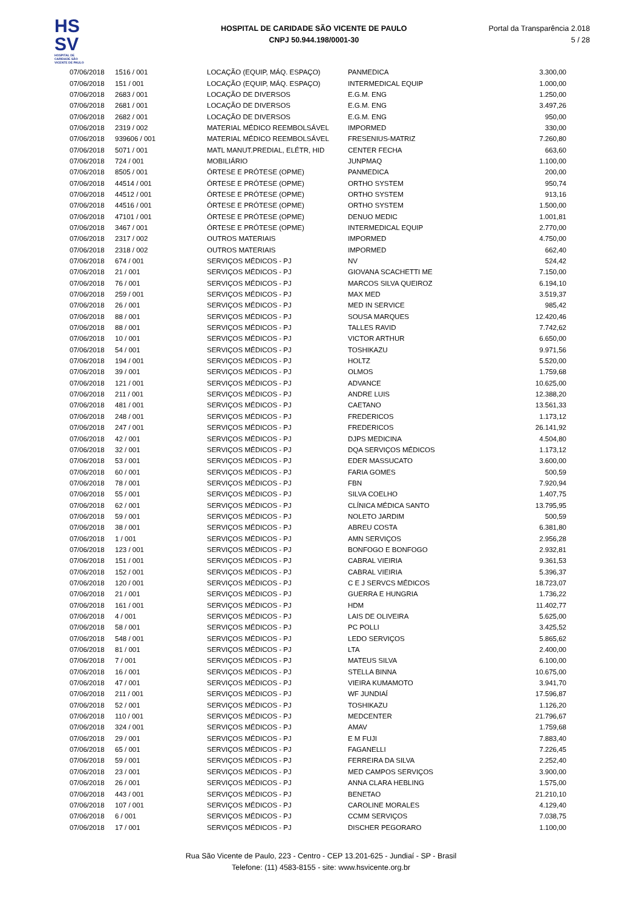HS
SV
HOSPITAL DE CARIDADE SÃO VICENTE DE PAULO
HOSPITAL DE CARIDADE SÃO VICENTE DE PAULO
CNPJ 50.944.198/0001-30
Portal da Transparência 2.018
5 / 28
| 07/06/2018 | 1516 / 001 | LOCAÇÃO (EQUIP, MÁQ. ESPAÇO) | PANMEDICA | 3.300,00 |
| 07/06/2018 | 151 / 001 | LOCAÇÃO (EQUIP, MÁQ. ESPAÇO) | INTERMEDICAL EQUIP | 1.000,00 |
| 07/06/2018 | 2683 / 001 | LOCAÇÃO DE DIVERSOS | E.G.M. ENG | 1.250,00 |
| 07/06/2018 | 2681 / 001 | LOCAÇÃO DE DIVERSOS | E.G.M. ENG | 3.497,26 |
| 07/06/2018 | 2682 / 001 | LOCAÇÃO DE DIVERSOS | E.G.M. ENG | 950,00 |
| 07/06/2018 | 2319 / 002 | MATERIAL MÉDICO REEMBOLSÁVEL | IMPORMED | 330,00 |
| 07/06/2018 | 939606 / 001 | MATERIAL MÉDICO REEMBOLSÁVEL | FRESENIUS-MATRIZ | 7.260,80 |
| 07/06/2018 | 5071 / 001 | MATL MANUT.PREDIAL, ELÉTR, HID | CENTER FECHA | 663,60 |
| 07/06/2018 | 724 / 001 | MOBILIÁRIO | JUNPMAQ | 1.100,00 |
| 07/06/2018 | 8505 / 001 | ÓRTESE E PRÓTESE (OPME) | PANMEDICA | 200,00 |
| 07/06/2018 | 44514 / 001 | ÓRTESE E PRÓTESE (OPME) | ORTHO SYSTEM | 950,74 |
| 07/06/2018 | 44512 / 001 | ÓRTESE E PRÓTESE (OPME) | ORTHO SYSTEM | 913,16 |
| 07/06/2018 | 44516 / 001 | ÓRTESE E PRÓTESE (OPME) | ORTHO SYSTEM | 1.500,00 |
| 07/06/2018 | 47101 / 001 | ÓRTESE E PRÓTESE (OPME) | DENUO MEDIC | 1.001,81 |
| 07/06/2018 | 3467 / 001 | ÓRTESE E PRÓTESE (OPME) | INTERMEDICAL EQUIP | 2.770,00 |
| 07/06/2018 | 2317 / 002 | OUTROS MATERIAIS | IMPORMED | 4.750,00 |
| 07/06/2018 | 2318 / 002 | OUTROS MATERIAIS | IMPORMED | 662,40 |
| 07/06/2018 | 674 / 001 | SERVIÇOS MÉDICOS - PJ | NV | 524,42 |
| 07/06/2018 | 21 / 001 | SERVIÇOS MÉDICOS - PJ | GIOVANA SCACHETTI ME | 7.150,00 |
| 07/06/2018 | 76 / 001 | SERVIÇOS MÉDICOS - PJ | MARCOS SILVA QUEIROZ | 6.194,10 |
| 07/06/2018 | 259 / 001 | SERVIÇOS MÉDICOS - PJ | MAX MED | 3.519,37 |
| 07/06/2018 | 26 / 001 | SERVIÇOS MÉDICOS - PJ | MED IN SERVICE | 985,42 |
| 07/06/2018 | 88 / 001 | SERVIÇOS MÉDICOS - PJ | SOUSA MARQUES | 12.420,46 |
| 07/06/2018 | 88 / 001 | SERVIÇOS MÉDICOS - PJ | TALLES RAVID | 7.742,62 |
| 07/06/2018 | 10 / 001 | SERVIÇOS MÉDICOS - PJ | VICTOR ARTHUR | 6.650,00 |
| 07/06/2018 | 54 / 001 | SERVIÇOS MÉDICOS - PJ | TOSHIKAZU | 9.971,56 |
| 07/06/2018 | 194 / 001 | SERVIÇOS MÉDICOS - PJ | HOLTZ | 5.520,00 |
| 07/06/2018 | 39 / 001 | SERVIÇOS MÉDICOS - PJ | OLMOS | 1.759,68 |
| 07/06/2018 | 121 / 001 | SERVIÇOS MÉDICOS - PJ | ADVANCE | 10.625,00 |
| 07/06/2018 | 211 / 001 | SERVIÇOS MÉDICOS - PJ | ANDRE LUIS | 12.388,20 |
| 07/06/2018 | 481 / 001 | SERVIÇOS MÉDICOS - PJ | CAETANO | 13.561,33 |
| 07/06/2018 | 248 / 001 | SERVIÇOS MÉDICOS - PJ | FREDERICOS | 1.173,12 |
| 07/06/2018 | 247 / 001 | SERVIÇOS MÉDICOS - PJ | FREDERICOS | 26.141,92 |
| 07/06/2018 | 42 / 001 | SERVIÇOS MÉDICOS - PJ | DJPS MEDICINA | 4.504,80 |
| 07/06/2018 | 32 / 001 | SERVIÇOS MÉDICOS - PJ | DQA SERVIÇOS MÉDICOS | 1.173,12 |
| 07/06/2018 | 53 / 001 | SERVIÇOS MÉDICOS - PJ | EDER MASSUCATO | 3.600,00 |
| 07/06/2018 | 60 / 001 | SERVIÇOS MÉDICOS - PJ | FARIA GOMES | 500,59 |
| 07/06/2018 | 78 / 001 | SERVIÇOS MÉDICOS - PJ | FBN | 7.920,94 |
| 07/06/2018 | 55 / 001 | SERVIÇOS MÉDICOS - PJ | SILVA COELHO | 1.407,75 |
| 07/06/2018 | 62 / 001 | SERVIÇOS MÉDICOS - PJ | CLÍNICA MÉDICA SANTO | 13.795,95 |
| 07/06/2018 | 59 / 001 | SERVIÇOS MÉDICOS - PJ | NOLETO JARDIM | 500,59 |
| 07/06/2018 | 38 / 001 | SERVIÇOS MÉDICOS - PJ | ABREU COSTA | 6.381,80 |
| 07/06/2018 | 1 / 001 | SERVIÇOS MÉDICOS - PJ | AMN SERVIÇOS | 2.956,28 |
| 07/06/2018 | 123 / 001 | SERVIÇOS MÉDICOS - PJ | BONFOGO E BONFOGO | 2.932,81 |
| 07/06/2018 | 151 / 001 | SERVIÇOS MÉDICOS - PJ | CABRAL VIEIRIA | 9.361,53 |
| 07/06/2018 | 152 / 001 | SERVIÇOS MÉDICOS - PJ | CABRAL VIEIRIA | 5.396,37 |
| 07/06/2018 | 120 / 001 | SERVIÇOS MÉDICOS - PJ | C E J SERVCS MÉDICOS | 18.723,07 |
| 07/06/2018 | 21 / 001 | SERVIÇOS MÉDICOS - PJ | GUERRA E HUNGRIA | 1.736,22 |
| 07/06/2018 | 161 / 001 | SERVIÇOS MÉDICOS - PJ | HDM | 11.402,77 |
| 07/06/2018 | 4 / 001 | SERVIÇOS MÉDICOS - PJ | LAIS DE OLIVEIRA | 5.625,00 |
| 07/06/2018 | 58 / 001 | SERVIÇOS MÉDICOS - PJ | PC POLLI | 3.425,52 |
| 07/06/2018 | 548 / 001 | SERVIÇOS MÉDICOS - PJ | LEDO SERVIÇOS | 5.865,62 |
| 07/06/2018 | 81 / 001 | SERVIÇOS MÉDICOS - PJ | LTA | 2.400,00 |
| 07/06/2018 | 7 / 001 | SERVIÇOS MÉDICOS - PJ | MATEUS SILVA | 6.100,00 |
| 07/06/2018 | 16 / 001 | SERVIÇOS MÉDICOS - PJ | STELLA BINNA | 10.675,00 |
| 07/06/2018 | 47 / 001 | SERVIÇOS MÉDICOS - PJ | VIEIRA KUMAMOTO | 3.941,70 |
| 07/06/2018 | 211 / 001 | SERVIÇOS MÉDICOS - PJ | WF JUNDIAÍ | 17.596,87 |
| 07/06/2018 | 52 / 001 | SERVIÇOS MÉDICOS - PJ | TOSHIKAZU | 1.126,20 |
| 07/06/2018 | 110 / 001 | SERVIÇOS MÉDICOS - PJ | MEDCENTER | 21.796,67 |
| 07/06/2018 | 324 / 001 | SERVIÇOS MÉDICOS - PJ | AMAV | 1.759,68 |
| 07/06/2018 | 29 / 001 | SERVIÇOS MÉDICOS - PJ | E M FUJI | 7.883,40 |
| 07/06/2018 | 65 / 001 | SERVIÇOS MÉDICOS - PJ | FAGANELLI | 7.226,45 |
| 07/06/2018 | 59 / 001 | SERVIÇOS MÉDICOS - PJ | FERREIRA DA SILVA | 2.252,40 |
| 07/06/2018 | 23 / 001 | SERVIÇOS MÉDICOS - PJ | MED CAMPOS SERVIÇOS | 3.900,00 |
| 07/06/2018 | 26 / 001 | SERVIÇOS MÉDICOS - PJ | ANNA CLARA HEBLING | 1.575,00 |
| 07/06/2018 | 443 / 001 | SERVIÇOS MÉDICOS - PJ | BENETAO | 21.210,10 |
| 07/06/2018 | 107 / 001 | SERVIÇOS MÉDICOS - PJ | CAROLINE MORALES | 4.129,40 |
| 07/06/2018 | 6 / 001 | SERVIÇOS MÉDICOS - PJ | CCMM SERVIÇOS | 7.038,75 |
| 07/06/2018 | 17 / 001 | SERVIÇOS MÉDICOS - PJ | DISCHER PEGORARO | 1.100,00 |
Rua São Vicente de Paulo, 223 - Centro - CEP 13.201-625 - Jundiaí - SP - Brasil
Telefone: (11) 4583-8155 - site: www.hsvicente.org.br